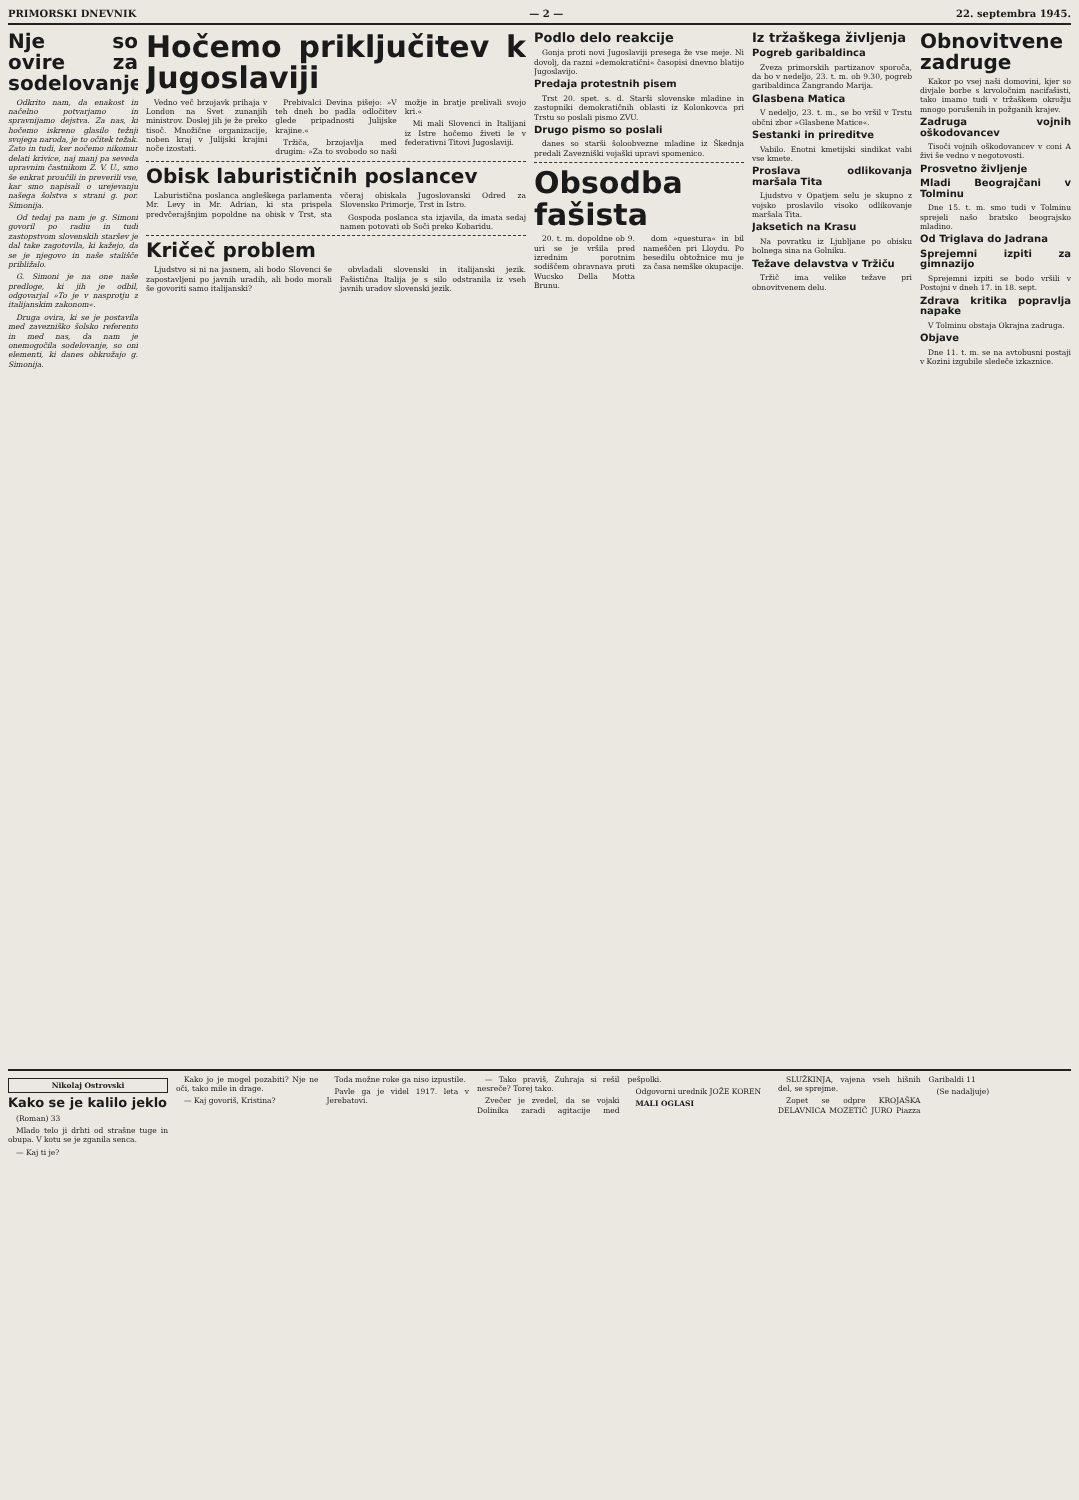PRIMORSKI DNEVNIK — 2 — 22. septembra 1945.
Nje so ovire za sodelovanje
Odkrito nam, da enakost in načelno potvarjamo in spravnijamo dejstva. Za nas, ki hočemo iskreno glasilo težnji svojega naroda, je to očitek težak. Zato in tudi, ker nočemo nikomur delati krivice, naj manj pa sevedа upravnim častnikom Z. V. U., smo še enkrat proučili in preverili vse, kar smo napisali o urejevanju našega šolstva s strani g. por. Simonija.
Od tedaj pa nam je g. Simoni govoril po radiu in tudi zastopstvom slovenskih staršev je dal take zagotovila, ki kažejo, da se je njegovo in naše stališče približalo.
G. Simoni je na one naše predloge, ki jih je odbil, odgovarjal »To je v nasprotju z italijanskim zakonom«.
Druga ovira, ki se je postavila med zavezniško šolsko referento in med nas, da nam je onemogočila sodelovanje, so oni elementi, ki danes obkrožajo g. Simonija.
Hočemo priključitev k Jugoslaviji
Vedno več brzojavk prihaja v London na Svet zunanjih ministrov. Doslej jih je že preko tisoč. Množične organizacije, noben kraj v Julijski krajini noče izostati.
Prebivalci Devina pišejo: »V teh dneh bo padla odločitev glede pripadnosti Julijske krajine.«
Tržiča, brzojavlja med drugim: »Za to svobodo so naši možje in bratje prelivali svojo kri.«
Mi mali Slovenci in Italijani iz Istre hočemo živeti le v federativni Titovi Jugoslaviji.
Obisk laburističnih poslancev
Laburistična poslanca angleškega parlamenta Mr. Levy in Mr. Adrian, ki sta prispela predvčerajšnjim popoldne na obisk v Trst, sta včeraj obiskala Jugoslovanski Odred za Slovensko Primorje, Trst in Istro.
Gospoda poslanca sta izjavila, da imata sedaj namen potovati ob Soči preko Kobaridu.
Kričeč problem
Ljudstvo si ni na jasnem, ali bodo Slovenci še zapostavljeni po javnih uradih, ali bodo morali še govoriti samo italijanski?
obvladali slovenski in italijanski jezik. Fašistična Italija je s silo odstranila iz vseh javnih uradov slovenski jezik.
Podlo delo reakcije
Gonja proti novi Jugoslaviji presega že vse meje. Ni dovolj, da razni »demokratični« časopisi dnevno blatijo Jugoslavijo.
Predaja protestnih pisem
Trst 20. spet. s. d. Starši slovenske mladine in zastopniki demokratičnih oblasti iz Kolonkovca pri Trstu so poslali pismo ZVU.
Drugo pismo so poslali
danes so starši šoloobvezne mladine iz Škednja predali Zavezniški vojaški upravi spomenico.
Obsodba fašista
20. t. m. dopoldne ob 9. uri se je vršila pred izrednim porotnim sodiščem obravnava proti Wucsko Della Motta Brunu.
dom »questura« in bil nameščen pri Lloydu. Po besedilu obtožnice mu je za časa nemške okupacije.
Iz tržaškega življenja
Pogreb garibaldinca
Zveza primorskih partizanov sporoča, da bo v nedeljo, 23. t. m. ob 9.30, pogreb garibaldinca Zangrando Marija.
Glasbena Matica
V nedeljo, 23. t. m., se bo vršil v Trstu občni zbor »Glasbene Matice«.
Sestanki in prireditve
Vabilo. Enotni kmetijski sindikat vabi vse kmete.
Proslava odlikovanja maršala Tita
Ljudstvo v Opatjem selu je skupno z vojsko proslavilo visoko odlikovanje maršala Tita.
Jaksetich na Krasu
Na povratku iz Ljubljane po obisku bolnega sina na Golniku.
Težave delavstva v Tržiču
Tržič ima velike težave pri obnovitvenem delu.
Obnovitvene zadruge
Kakor po vsej naši domovini, kjer so divjale borbe s krvoločnim nacifašisti, tako imamo tudi v tržaškem okrožju mnogo porušenih in požganih krajev.
Zadruga vojnih oškodovancev
Tisoči vojnih oškodovancev v coni A živi še vedno v negotovosti.
Prosvetno življenje
Mladi Beograjčani v Tolminu
Dne 15. t. m. smo tudi v Tolminu sprejeli našo bratsko beograjsko mladino.
Od Triglava do Jadrana
Sprejemni izpiti za gimnazijo
Sprejemni izpiti se bodo vršili v Postojni v dneh 17. in 18. sept.
Zdrava kritika popravlja napake
V Tolminu obstaja Okrajna zadruga.
Objave
Dne 11. t. m. se na avtobusni postaji v Kozini izgubile sledeče izkaznice.
Nikolaj Ostrovski
Kako se je kalilo jeklo
(Roman) 33
Mlado telo ji drhti od strašne tuge in obupa. V kotu se je zganila senca.
— Kaj ti je?
Kako jo je mogel pozabiti? Nje ne oči, tako mile in drage.
— Kaj govoriš, Kristina?
Toda možne roke ga niso izpustile.
Pavle ga je videl 1917. leta v Jerebatovi.
— Tako praviš, Zuhraja si rešil nesreče? Torej tako.
Zvečer je zvedel, da se vojaki Dolinika zaradi agitacije med pešpolki.
Odgovorni urednik JOŽE KOREN
MALI OGLASI
SLUŽKINJA, vajena vseh hišnih del, se sprejme.
Zopet se odpre KROJAŠKA DELAVNICA MOZETIČ JURO Piazza Garibaldi 11
(Se nadaljuje)